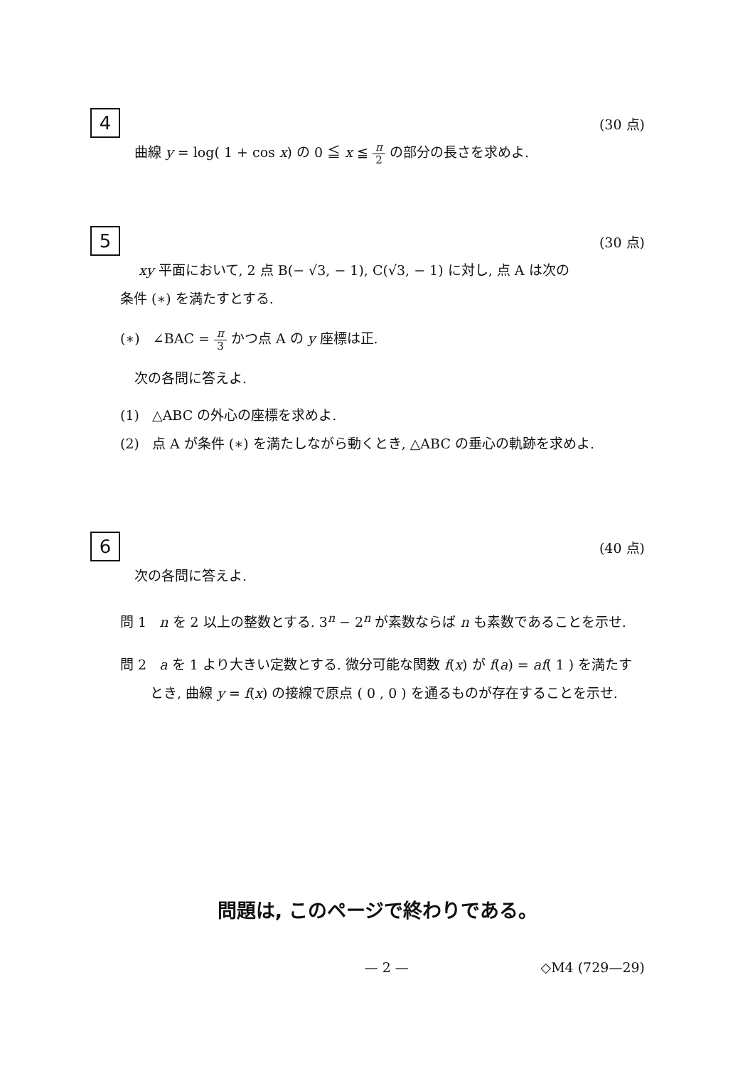4
(30 点)
曲線 y = log( 1 + cos x) の 0 ≦ x ≦ π 2 の部分の長さを求めよ.
5
(30 点)
xy 平面において, 2 点 B(− √3, − 1), C(√3, − 1) に対し, 点 A は次の
条件 (∗) を満たすとする.
(∗) ∠BAC = π 3 かつ点 A の y 座標は正.
次の各問に答えよ.
(1) △ABC の外心の座標を求めよ.
(2) 点 A が条件 (∗) を満たしながら動くとき, △ABC の垂心の軌跡を求めよ.
6
(40 点)
次の各問に答えよ.
問 1 n を 2 以上の整数とする. 3<sup>n</sup> − 2<sup>n</sup> が素数ならば n も素数であることを示せ.
問 2 a を 1 より大きい定数とする. 微分可能な関数 f(x) が f(a) = af( 1 ) を満たすとき, 曲線 y = f(x) の接線で原点 ( 0 , 0 ) を通るものが存在することを示せ.
問題は, このページで終わりである。
— 2 — ◇M4 (729—29)